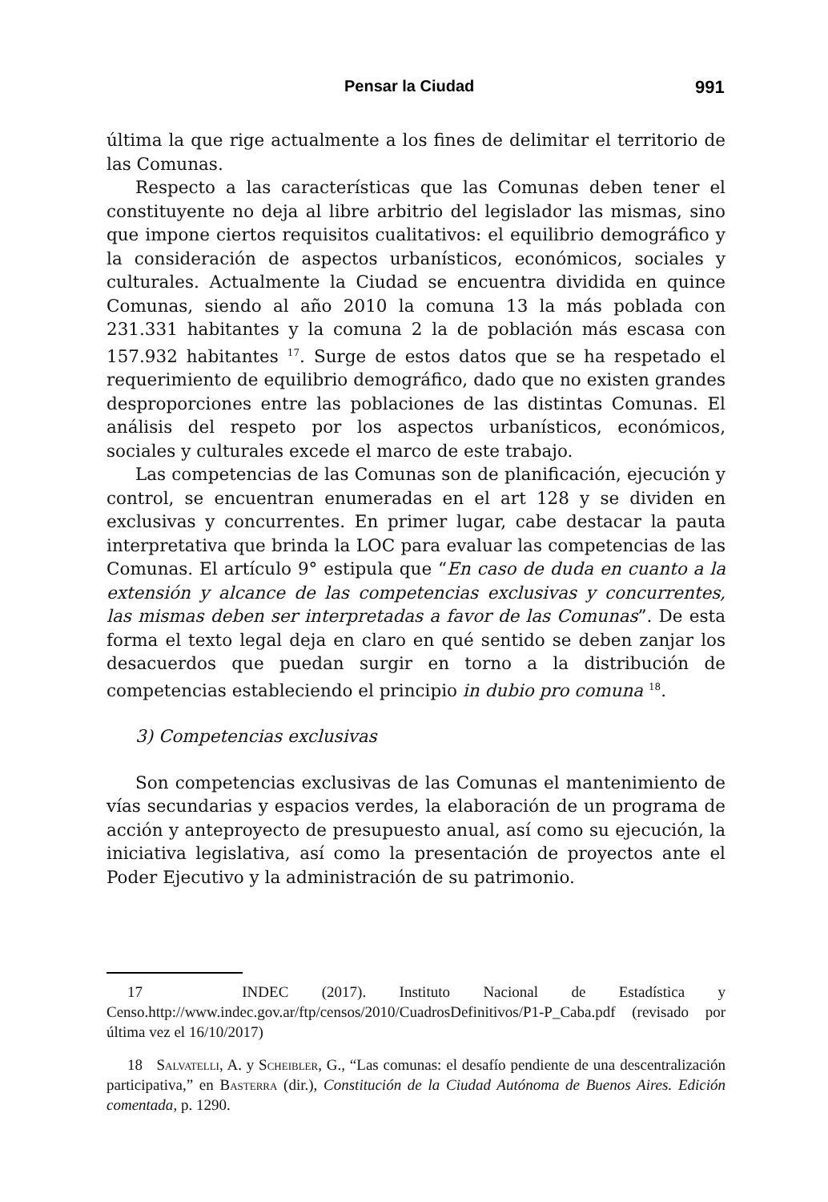Pensar la Ciudad 991
última la que rige actualmente a los fines de delimitar el territorio de las Comunas.
Respecto a las características que las Comunas deben tener el constituyente no deja al libre arbitrio del legislador las mismas, sino que impone ciertos requisitos cualitativos: el equilibrio demográfico y la consideración de aspectos urbanísticos, económicos, sociales y culturales. Actualmente la Ciudad se encuentra dividida en quince Comunas, siendo al año 2010 la comuna 13 la más poblada con 231.331 habitantes y la comuna 2 la de población más escasa con 157.932 habitantes <sup>17</sup>. Surge de estos datos que se ha respetado el requerimiento de equilibrio demográfico, dado que no existen grandes desproporciones entre las poblaciones de las distintas Comunas. El análisis del respeto por los aspectos urbanísticos, económicos, sociales y culturales excede el marco de este trabajo.
Las competencias de las Comunas son de planificación, ejecución y control, se encuentran enumeradas en el art 128 y se dividen en exclusivas y concurrentes. En primer lugar, cabe destacar la pauta interpretativa que brinda la LOC para evaluar las competencias de las Comunas. El artículo 9° estipula que “En caso de duda en cuanto a la extensión y alcance de las competencias exclusivas y concurrentes, las mismas deben ser interpretadas a favor de las Comunas”. De esta forma el texto legal deja en claro en qué sentido se deben zanjar los desacuerdos que puedan surgir en torno a la distribución de competencias estableciendo el principio in dubio pro comuna <sup>18</sup>.
3) Competencias exclusivas
Son competencias exclusivas de las Comunas el mantenimiento de vías secundarias y espacios verdes, la elaboración de un programa de acción y anteproyecto de presupuesto anual, así como su ejecución, la iniciativa legislativa, así como la presentación de proyectos ante el Poder Ejecutivo y la administración de su patrimonio.
17 INDEC (2017). Instituto Nacional de Estadística y Censo.http://www.indec.gov.ar/ftp/censos/2010/CuadrosDefinitivos/P1-P_Caba.pdf (revisado por última vez el 16/10/2017)
18 Salvatelli, A. y Scheibler, G., “Las comunas: el desafío pendiente de una descentralización participativa,” en Basterra (dir.), Constitución de la Ciudad Autónoma de Buenos Aires. Edición comentada, p. 1290.